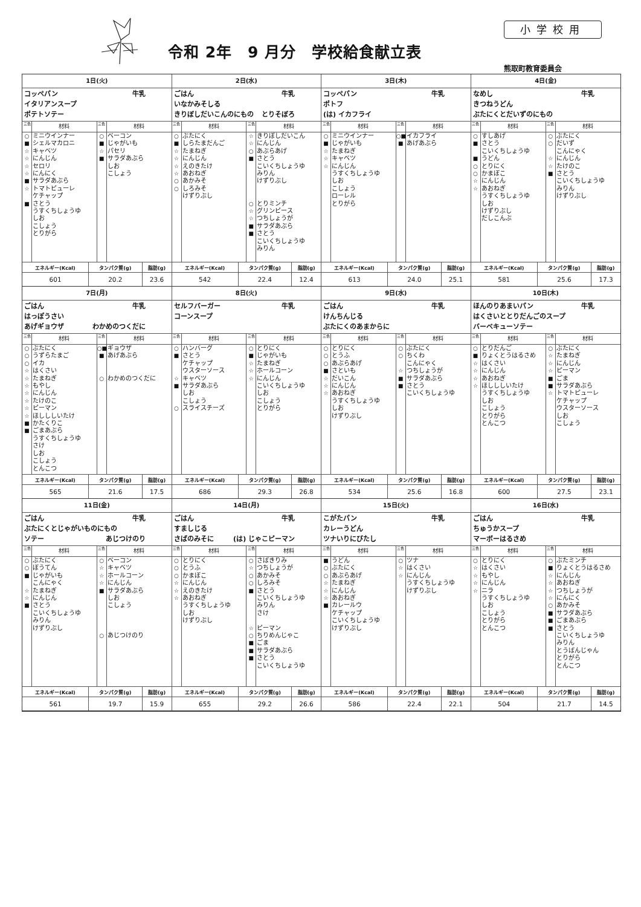令和 2年　9 月分　学校給食献立表
小学校用
熊取町教育委員会
1日(火)
コッペパン 牛乳
イタリアンスープ
ポテトソテー
三色 材料
○ ミニウインナー
■ シェルマカロニ
☆ キャベツ
☆ にんじん
☆ セロリ
☆ にんにく
■ サラダあぶら
☆ トマトピューレ
ケチャップ
■ さとう
うすくちしょうゆ
しお
こしょう
とりがら
三色 材料
○ ベーコン
■ じゃがいも
☆ パセリ
■ サラダあぶら
しお
こしょう
| エネルギー(Kcal) | タンパク質(g) | 脂肪(g) |
| --- | --- | --- |
| 601 | 20.2 | 23.6 |
2日(水)
ごはん 牛乳
いなかみそしる
きりぼしだいこんのにもの とりそぼろ
三色 材料
○ ぶたにく
■ しらたまだんご
☆ たまねぎ
☆ にんじん
☆ えのきたけ
☆ あおねぎ
○ あかみそ
○ しろみそ
けずりぶし
三色 材料
☆ きりぼしだいこん
☆ にんじん
○ あぶらあげ
■ さとう
こいくちしょうゆ
みりん
けずりぶし
○ とりミンチ
☆ グリンピース
☆ つちしょうが
■ サラダあぶら
■ さとう
こいくちしょうゆ
みりん
| エネルギー(Kcal) | タンパク質(g) | 脂肪(g) |
| --- | --- | --- |
| 542 | 22.4 | 12.4 |
3日(木)
コッペパン 牛乳
ポトフ
(は) イカフライ
三色 材料
○ ミニウインナー
■ じゃがいも
☆ たまねぎ
☆ キャベツ
☆ にんじん
うすくちしょうゆ
しお
こしょう
ローレル
とりがら
三色 材料
○■ イカフライ
■ あげあぶら
| エネルギー(Kcal) | タンパク質(g) | 脂肪(g) |
| --- | --- | --- |
| 613 | 24.0 | 25.1 |
4日(金)
なめし 牛乳
きつねうどん
ぶたにくとだいずのにもの
三色 材料
○ すしあげ
■ さとう
こいくちしょうゆ
■ うどん
○ とりにく
○ かまぼこ
☆ にんじん
☆ あおねぎ
うすくちしょうゆ
しお
けずりぶし
だしこんぶ
三色 材料
○ ぶたにく
○ だいず
こんにゃく
☆ にんじん
☆ たけのこ
■ さとう
こいくちしょうゆ
みりん
けずりぶし
| エネルギー(Kcal) | タンパク質(g) | 脂肪(g) |
| --- | --- | --- |
| 581 | 25.6 | 17.3 |
7日(月)
ごはん 牛乳
はっぽうさい
あげギョウザ わかめのつくだに
三色 材料
○ ぶたにく
○ うずらたまご
○ イカ
☆ はくさい
☆ たまねぎ
☆ もやし
☆ にんじん
☆ たけのこ
☆ ピーマン
☆ ほしししいたけ
■ かたくりこ
■ ごまあぶら
うすくちしょうゆ
さけ
しお
こしょう
とんこつ
三色 材料
○■ ギョウザ
■ あげあぶら
○ わかめのつくだに
| エネルギー(Kcal) | タンパク質(g) | 脂肪(g) |
| --- | --- | --- |
| 565 | 21.6 | 17.5 |
8日(火)
セルフバーガー 牛乳
コーンスープ
三色 材料
○ ハンバーグ
■ さとう
ケチャップ
ウスターソース
☆ キャベツ
■ サラダあぶら
しお
こしょう
○ スライスチーズ
三色 材料
○ とりにく
■ じゃがいも
☆ たまねぎ
☆ ホールコーン
☆ にんじん
こいくちしょうゆ
しお
こしょう
とりがら
| エネルギー(Kcal) | タンパク質(g) | 脂肪(g) |
| --- | --- | --- |
| 686 | 29.3 | 26.8 |
9日(水)
ごはん 牛乳
けんちんじる
ぶたにくのあまからに
三色 材料
○ とりにく
○ とうふ
○ あぶらあげ
■ さといも
☆ だいこん
☆ にんじん
☆ あおねぎ
うすくちしょうゆ
しお
けずりぶし
三色 材料
○ ぶたにく
○ ちくわ
こんにゃく
☆ つちしょうが
■ サラダあぶら
■ さとう
こいくちしょうゆ
| エネルギー(Kcal) | タンパク質(g) | 脂肪(g) |
| --- | --- | --- |
| 534 | 25.6 | 16.8 |
10日(木)
ほんのりあまいパン 牛乳
はくさいととりだんごのスープ
バーベキューソテー
三色 材料
○ とりだんご
■ りょくとうはるさめ
☆ はくさい
☆ にんじん
☆ あおねぎ
☆ ほしししいたけ
うすくちしょうゆ
しお
こしょう
とりがら
とんこつ
三色 材料
○ ぶたにく
☆ たまねぎ
☆ にんじん
☆ ピーマン
■ ごま
■ サラダあぶら
☆ トマトピューレ
ケチャップ
ウスターソース
しお
こしょう
| エネルギー(Kcal) | タンパク質(g) | 脂肪(g) |
| --- | --- | --- |
| 600 | 27.5 | 23.1 |
11日(金)
ごはん 牛乳
ぶたにくとじゃがいものにもの
ソテー あじつけのり
三色 材料
○ ぶたにく
○ ぼうてん
■ じゃがいも
こんにゃく
☆ たまねぎ
☆ にんじん
■ さとう
こいくちしょうゆ
みりん
けずりぶし
三色 材料
○ ベーコン
☆ キャベツ
☆ ホールコーン
☆ にんじん
■ サラダあぶら
しお
こしょう
○ あじつけのり
| エネルギー(Kcal) | タンパク質(g) | 脂肪(g) |
| --- | --- | --- |
| 561 | 19.7 | 15.9 |
14日(月)
ごはん 牛乳
すましじる
さばのみそに (は) じゃこピーマン
三色 材料
○ とりにく
○ とうふ
○ かまぼこ
☆ にんじん
☆ えのきたけ
☆ あおねぎ
うすくちしょうゆ
しお
けずりぶし
三色 材料
○ さばきりみ
☆ つちしょうが
○ あかみそ
○ しろみそ
■ さとう
こいくちしょうゆ
みりん
さけ
☆ ピーマン
○ ちりめんじゃこ
■ ごま
■ サラダあぶら
■ さとう
こいくちしょうゆ
| エネルギー(Kcal) | タンパク質(g) | 脂肪(g) |
| --- | --- | --- |
| 655 | 29.2 | 26.6 |
15日(火)
こがたパン 牛乳
カレーうどん
ツナいりにびたし
三色 材料
■ うどん
○ ぶたにく
○ あぶらあげ
☆ たまねぎ
☆ にんじん
☆ あおねぎ
■ カレールウ
ケチャップ
こいくちしょうゆ
けずりぶし
三色 材料
○ ツナ
☆ はくさい
☆ にんじん
うすくちしょうゆ
けずりぶし
| エネルギー(Kcal) | タンパク質(g) | 脂肪(g) |
| --- | --- | --- |
| 586 | 22.4 | 22.1 |
16日(水)
ごはん 牛乳
ちゅうかスープ
マーボーはるさめ
三色 材料
○ とりにく
☆ はくさい
☆ もやし
☆ にんじん
☆ ニラ
うすくちしょうゆ
しお
こしょう
とりがら
とんこつ
三色 材料
○ ぶたミンチ
■ りょくとうはるさめ
☆ にんじん
☆ あおねぎ
☆ つちしょうが
☆ にんにく
○ あかみそ
■ サラダあぶら
■ ごまあぶら
■ さとう
こいくちしょうゆ
みりん
とうばんじゃん
とりがら
とんこつ
| エネルギー(Kcal) | タンパク質(g) | 脂肪(g) |
| --- | --- | --- |
| 504 | 21.7 | 14.5 |